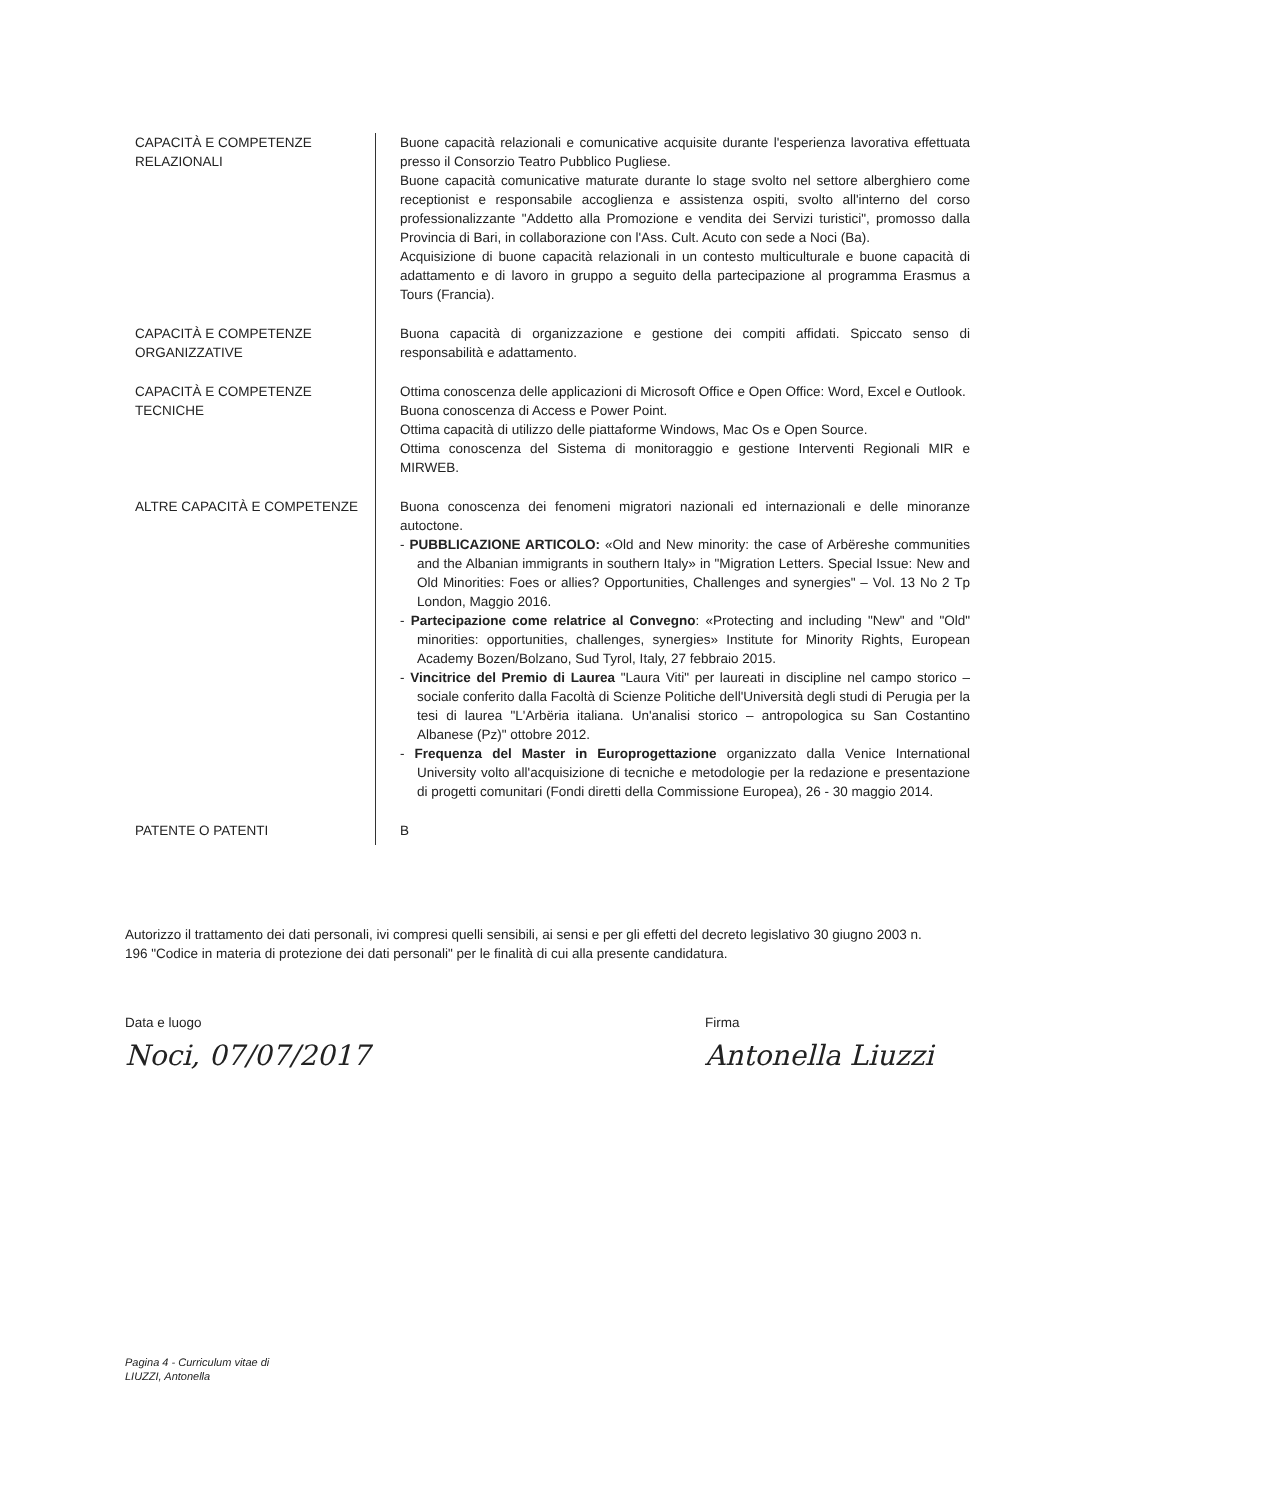CAPACITÀ E COMPETENZE RELAZIONALI
Buone capacità relazionali e comunicative acquisite durante l'esperienza lavorativa effettuata presso il Consorzio Teatro Pubblico Pugliese.
Buone capacità comunicative maturate durante lo stage svolto nel settore alberghiero come receptionist e responsabile accoglienza e assistenza ospiti, svolto all'interno del corso professionalizzante "Addetto alla Promozione e vendita dei Servizi turistici", promosso dalla Provincia di Bari, in collaborazione con l'Ass. Cult. Acuto con sede a Noci (Ba).
Acquisizione di buone capacità relazionali in un contesto multiculturale e buone capacità di adattamento e di lavoro in gruppo a seguito della partecipazione al programma Erasmus a Tours (Francia).
CAPACITÀ E COMPETENZE ORGANIZZATIVE
Buona capacità di organizzazione e gestione dei compiti affidati. Spiccato senso di responsabilità e adattamento.
CAPACITÀ E COMPETENZE TECNICHE
Ottima conoscenza delle applicazioni di Microsoft Office e Open Office: Word, Excel e Outlook.
Buona conoscenza di Access e Power Point.
Ottima capacità di utilizzo delle piattaforme Windows, Mac Os e Open Source.
Ottima conoscenza del Sistema di monitoraggio e gestione Interventi Regionali MIR e MIRWEB.
ALTRE CAPACITÀ E COMPETENZE Buona conoscenza dei fenomeni migratori nazionali ed internazionali e delle minoranze autoctone.
- PUBBLICAZIONE ARTICOLO: «Old and New minority: the case of Arbëreshe communities and the Albanian immigrants in southern Italy» in "Migration Letters. Special Issue: New and Old Minorities: Foes or allies? Opportunities, Challenges and synergies" – Vol. 13 No 2 Tp London, Maggio 2016.
- Partecipazione come relatrice al Convegno: «Protecting and including "New" and "Old" minorities: opportunities, challenges, synergies» Institute for Minority Rights, European Academy Bozen/Bolzano, Sud Tyrol, Italy, 27 febbraio 2015.
- Vincitrice del Premio di Laurea "Laura Viti" per laureati in discipline nel campo storico – sociale conferito dalla Facoltà di Scienze Politiche dell'Università degli studi di Perugia per la tesi di laurea "L'Arbëria italiana. Un'analisi storico – antropologica su San Costantino Albanese (Pz)" ottobre 2012.
- Frequenza del Master in Europrogettazione organizzato dalla Venice International University volto all'acquisizione di tecniche e metodologie per la redazione e presentazione di progetti comunitari (Fondi diretti della Commissione Europea), 26 - 30 maggio 2014.
PATENTE O PATENTI B
Autorizzo il trattamento dei dati personali, ivi compresi quelli sensibili, ai sensi e per gli effetti del decreto legislativo 30 giugno 2003 n. 196 "Codice in materia di protezione dei dati personali" per le finalità di cui alla presente candidatura.
Data e luogo
Noci, 07/07/2017
Firma
Antonella Liuzzi
Pagina 4 - Curriculum vitae di
LIUZZI, Antonella